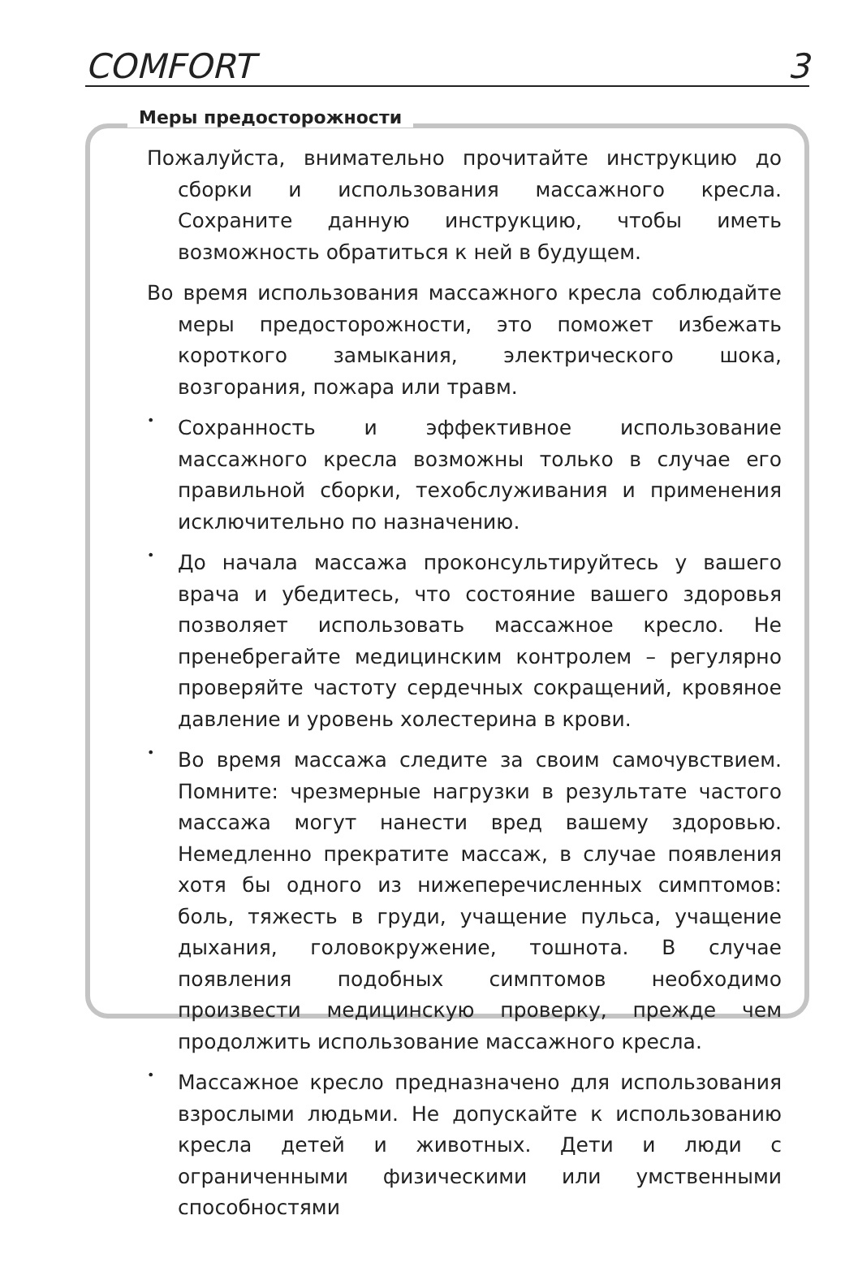COMFORT 3
Меры предосторожности
Пожалуйста, внимательно прочитайте инструкцию до сборки и использования массажного кресла. Сохраните данную инструкцию, чтобы иметь возможность обратиться к ней в будущем.
Во время использования массажного кресла соблюдайте меры предосторожности, это поможет избежать короткого замыкания, электрического шока, возгорания, пожара или травм.
•
Сохранность и эффективное использование массажного кресла возможны только в случае его правильной сборки, техобслуживания и применения исключительно по назначению.
•
До начала массажа проконсультируйтесь у вашего врача и убедитесь, что состояние вашего здоровья позволяет использовать массажное кресло. Не пренебрегайте медицинским контролем – регулярно проверяйте частоту сердечных сокращений, кровяное давление и уровень холестерина в крови.
•
Во время массажа следите за своим самочувствием. Помните: чрезмерные нагрузки в результате частого массажа могут нанести вред вашему здоровью. Немедленно прекратите массаж, в случае появления хотя бы одного из нижеперечисленных симптомов: боль, тяжесть в груди, учащение пульса, учащение дыхания, головокружение, тошнота. В случае появления подобных симптомов необходимо произвести медицинскую проверку, прежде чем продолжить использование массажного кресла.
•
Массажное кресло предназначено для использования взрослыми людьми. Не допускайте к использованию кресла детей и животных. Дети и люди с ограниченными физическими или умственными способностями